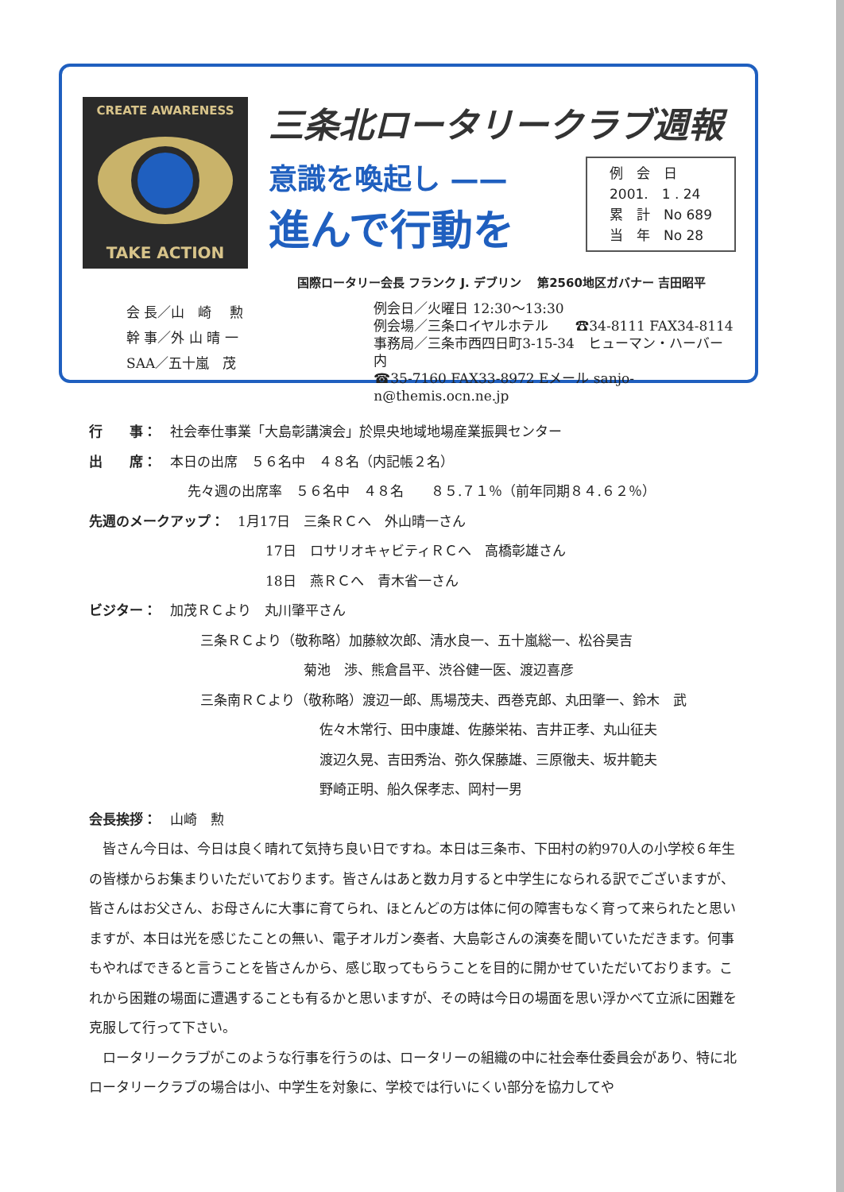CREATE AWARENESS
TAKE ACTION
三条北ロータリークラブ週報
意識を喚起し ——
進んで行動を
例　会　日
2001.　1 . 24
累　計　No 689
当　年　No 28
国際ロータリー会長 フランク J. デブリン　 第2560地区ガバナー 吉田昭平
会 長／山　崎　 勲
幹 事／外 山 晴 一
SAA／五十嵐　茂
例会日／火曜日 12:30～13:30
例会場／三条ロイヤルホテル　　☎34-8111 FAX34-8114
事務局／三条市西四日町3-15-34　ヒューマン・ハーバー内
☎35-7160 FAX33-8972 Eメール sanjo-n@themis.ocn.ne.jp
行　　事：　社会奉仕事業「大島彰講演会」於県央地域地場産業振興センター
出　　席：　本日の出席　５６名中　４８名（内記帳２名）
先々週の出席率　５６名中　４８名　　８５.７１％（前年同期８４.６２％）
先週のメークアップ：　1月17日　三条ＲＣへ　外山晴一さん
17日　ロサリオキャビティＲＣへ　高橋彰雄さん
18日　燕ＲＣへ　青木省一さん
ビジター：　加茂ＲＣより　丸川肇平さん
三条ＲＣより（敬称略）加藤紋次郎、清水良一、五十嵐総一、松谷昊吉
菊池　渉、熊倉昌平、渋谷健一医、渡辺喜彦
三条南ＲＣより（敬称略）渡辺一郎、馬場茂夫、西巻克郎、丸田肇一、鈴木　武
佐々木常行、田中康雄、佐藤栄祐、吉井正孝、丸山征夫
渡辺久晃、吉田秀治、弥久保藤雄、三原徹夫、坂井範夫
野崎正明、船久保孝志、岡村一男
会長挨拶：　山崎　勲
　皆さん今日は、今日は良く晴れて気持ち良い日ですね。本日は三条市、下田村の約970人の小学校６年生の皆様からお集まりいただいております。皆さんはあと数カ月すると中学生になられる訳でございますが、皆さんはお父さん、お母さんに大事に育てられ、ほとんどの方は体に何の障害もなく育って来られたと思いますが、本日は光を感じたことの無い、電子オルガン奏者、大島彰さんの演奏を聞いていただきます。何事もやればできると言うことを皆さんから、感じ取ってもらうことを目的に開かせていただいております。これから困難の場面に遭遇することも有るかと思いますが、その時は今日の場面を思い浮かべて立派に困難を克服して行って下さい。
　ロータリークラブがこのような行事を行うのは、ロータリーの組織の中に社会奉仕委員会があり、特に北ロータリークラブの場合は小、中学生を対象に、学校では行いにくい部分を協力してや